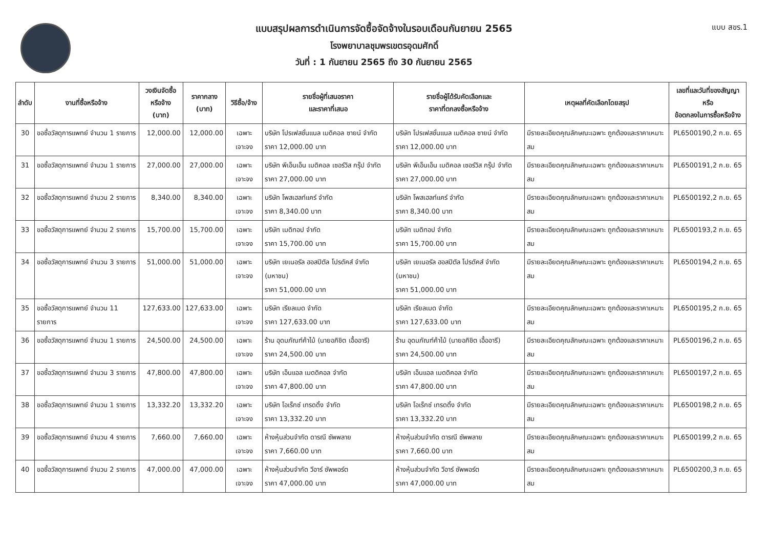แบบ สขร.1
แบบสรุปผลการดำเนินการจัดซื้อจัดจ้างในรอบเดือนกันยายน 2565
โรงพยาบาลชุมพรเขตรอุดมศักดิ์
วันที่ : 1 กันยายน 2565 ถึง 30 กันยายน 2565
| ลำดับ | งานที่ซื้อหรือจ้าง | วงเงินจัดซื้อ หรือจ้าง (บาท) | ราคากลาง (บาท) | วิธีซื้อ/จ้าง | รายชื่อผู้ที่เสนอราคา และราคาที่เสนอ | รายชื่อผู้ได้รับคัดเลือกและ ราคาที่ตกลงซื้อหรือจ้าง | เหตุผลที่คัดเลือกโดยสรุป | เลขที่และวันที่ของสัญญาหรือ ข้อตกลงในการซื้อหรือจ้าง |
| --- | --- | --- | --- | --- | --- | --- | --- | --- |
| 30 | ขอซื้อวัสดุการแพทย์ จำนวน 1 รายการ | 12,000.00 | 12,000.00 | เฉพาะเจาะจง | บริษัท โปรเฟสชั่นแนล เมดิคอล ซายน์ จำกัด ราคา 12,000.00 บาท | บริษัท โปรเฟสชั่นแนล เมดิคอล ซายน์ จำกัด ราคา 12,000.00 บาท | มีรายละเอียดคุณลักษณะเฉพาะ ถูกต้องและราคาเหมาะสม | PL6500190,2 ก.ย. 65 |
| 31 | ขอซื้อวัสดุการแพทย์ จำนวน 1 รายการ | 27,000.00 | 27,000.00 | เฉพาะเจาะจง | บริษัท พีเอ็นเอ็น เมดิคอล เซอร์วิส กรุ๊ป จำกัด ราคา 27,000.00 บาท | บริษัท พีเอ็นเอ็น เมดิคอล เซอร์วิส กรุ๊ป จำกัด ราคา 27,000.00 บาท | มีรายละเอียดคุณลักษณะเฉพาะ ถูกต้องและราคาเหมาะสม | PL6500191,2 ก.ย. 65 |
| 32 | ขอซื้อวัสดุการแพทย์ จำนวน 2 รายการ | 8,340.00 | 8,340.00 | เฉพาะเจาะจง | บริษัท โพสเฮลท์แคร์ จำกัด ราคา 8,340.00 บาท | บริษัท โพสเฮลท์แคร์ จำกัด ราคา 8,340.00 บาท | มีรายละเอียดคุณลักษณะเฉพาะ ถูกต้องและราคาเหมาะสม | PL6500192,2 ก.ย. 65 |
| 33 | ขอซื้อวัสดุการแพทย์ จำนวน 2 รายการ | 15,700.00 | 15,700.00 | เฉพาะเจาะจง | บริษัท เมดิทอป จำกัด ราคา 15,700.00 บาท | บริษัท เมดิทอป จำกัด ราคา 15,700.00 บาท | มีรายละเอียดคุณลักษณะเฉพาะ ถูกต้องและราคาเหมาะสม | PL6500193,2 ก.ย. 65 |
| 34 | ขอซื้อวัสดุการแพทย์ จำนวน 3 รายการ | 51,000.00 | 51,000.00 | เฉพาะเจาะจง | บริษัท เยเนอรัล ฮอสปิตัล โปรดัคส์ จำกัด (มหาชน) ราคา 51,000.00 บาท | บริษัท เยเนอรัล ฮอสปิตัล โปรดัคส์ จำกัด (มหาชน) ราคา 51,000.00 บาท | มีรายละเอียดคุณลักษณะเฉพาะ ถูกต้องและราคาเหมาะสม | PL6500194,2 ก.ย. 65 |
| 35 | ขอซื้อวัสดุการแพทย์ จำนวน 11 รายการ | 127,633.00 | 127,633.00 | เฉพาะเจาะจง | บริษัท เรียลเมด จำกัด ราคา 127,633.00 บาท | บริษัท เรียลเมด จำกัด ราคา 127,633.00 บาท | มีรายละเอียดคุณลักษณะเฉพาะ ถูกต้องและราคาเหมาะสม | PL6500195,2 ก.ย. 65 |
| 36 | ขอซื้อวัสดุการแพทย์ จำนวน 1 รายการ | 24,500.00 | 24,500.00 | เฉพาะเจาะจง | ร้าน อุดมภัณฑ์ค้าไม้ (นายอภิชิต เอื้ออารี) ราคา 24,500.00 บาท | ร้าน อุดมภัณฑ์ค้าไม้ (นายอภิชิต เอื้ออารี) ราคา 24,500.00 บาท | มีรายละเอียดคุณลักษณะเฉพาะ ถูกต้องและราคาเหมาะสม | PL6500196,2 ก.ย. 65 |
| 37 | ขอซื้อวัสดุการแพทย์ จำนวน 3 รายการ | 47,800.00 | 47,800.00 | เฉพาะเจาะจง | บริษัท เอ็นแอล เมดดิคอล จำกัด ราคา 47,800.00 บาท | บริษัท เอ็นแอล เมดดิคอล จำกัด ราคา 47,800.00 บาท | มีรายละเอียดคุณลักษณะเฉพาะ ถูกต้องและราคาเหมาะสม | PL6500197,2 ก.ย. 65 |
| 38 | ขอซื้อวัสดุการแพทย์ จำนวน 1 รายการ | 13,332.20 | 13,332.20 | เฉพาะเจาะจง | บริษัท โอเร็กซ์ เทรดดิ้ง จำกัด ราคา 13,332.20 บาท | บริษัท โอเร็กซ์ เทรดดิ้ง จำกัด ราคา 13,332.20 บาท | มีรายละเอียดคุณลักษณะเฉพาะ ถูกต้องและราคาเหมาะสม | PL6500198,2 ก.ย. 65 |
| 39 | ขอซื้อวัสดุการแพทย์ จำนวน 4 รายการ | 7,660.00 | 7,660.00 | เฉพาะเจาะจง | ห้างหุ้นส่วนจำกัด ดารณี ซัพพลาย ราคา 7,660.00 บาท | ห้างหุ้นส่วนจำกัด ดารณี ซัพพลาย ราคา 7,660.00 บาท | มีรายละเอียดคุณลักษณะเฉพาะ ถูกต้องและราคาเหมาะสม | PL6500199,2 ก.ย. 65 |
| 40 | ขอซื้อวัสดุการแพทย์ จำนวน 2 รายการ | 47,000.00 | 47,000.00 | เฉพาะเจาะจง | ห้างหุ้นส่วนจำกัด วีอาร์ ซัพพอร์ต ราคา 47,000.00 บาท | ห้างหุ้นส่วนจำกัด วีอาร์ ซัพพอร์ต ราคา 47,000.00 บาท | มีรายละเอียดคุณลักษณะเฉพาะ ถูกต้องและราคาเหมาะสม | PL6500200,3 ก.ย. 65 |